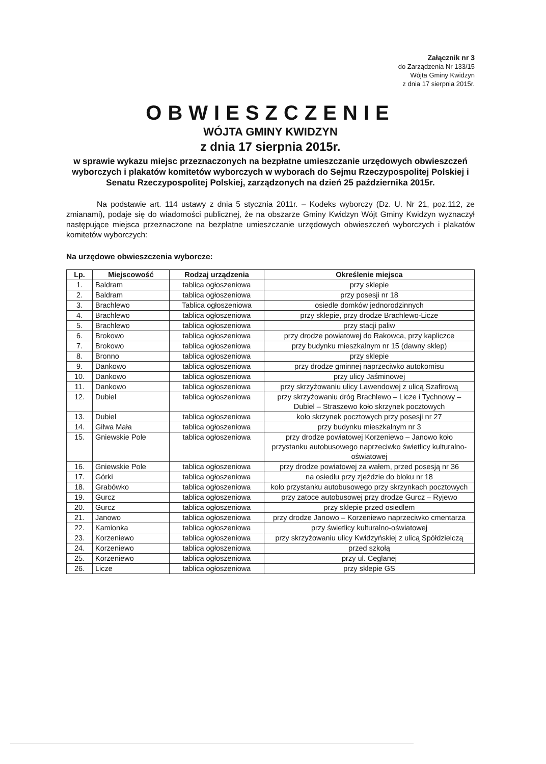Załącznik nr 3
do Zarządzenia Nr 133/15
Wójta Gminy Kwidzyn
z dnia 17 sierpnia 2015r.
OBWIESZCZENIE
WÓJTA GMINY KWIDZYN
z dnia 17 sierpnia 2015r.
w sprawie wykazu miejsc przeznaczonych na bezpłatne umieszczanie urzędowych obwieszczeń wyborczych i plakatów komitetów wyborczych w wyborach do Sejmu Rzeczypospolitej Polskiej i Senatu Rzeczypospolitej Polskiej, zarządzonych na dzień 25 października 2015r.
Na podstawie art. 114 ustawy z dnia 5 stycznia 2011r. – Kodeks wyborczy (Dz. U. Nr 21, poz.112, ze zmianami), podaje się do wiadomości publicznej, że na obszarze Gminy Kwidzyn Wójt Gminy Kwidzyn wyznaczył następujące miejsca przeznaczone na bezpłatne umieszczanie urzędowych obwieszczeń wyborczych i plakatów komitetów wyborczych:
Na urzędowe obwieszczenia wyborcze:
| Lp. | Miejscowość | Rodzaj urządzenia | Określenie miejsca |
| --- | --- | --- | --- |
| 1. | Baldram | tablica ogłoszeniowa | przy sklepie |
| 2. | Baldram | tablica ogłoszeniowa | przy posesji nr 18 |
| 3. | Brachlewo | Tablica ogłoszeniowa | osiedle domków jednorodzinnych |
| 4. | Brachlewo | tablica ogłoszeniowa | przy sklepie, przy drodze Brachlewo-Licze |
| 5. | Brachlewo | tablica ogłoszeniowa | przy stacji paliw |
| 6. | Brokowo | tablica ogłoszeniowa | przy drodze powiatowej do Rakowca, przy kapliczce |
| 7. | Brokowo | tablica ogłoszeniowa | przy budynku mieszkalnym nr 15 (dawny sklep) |
| 8. | Bronno | tablica ogłoszeniowa | przy sklepie |
| 9. | Dankowo | tablica ogłoszeniowa | przy drodze gminnej naprzeciwko autokomisu |
| 10. | Dankowo | tablica ogłoszeniowa | przy ulicy Jaśminowej |
| 11. | Dankowo | tablica ogłoszeniowa | przy skrzyżowaniu ulicy Lawendowej z ulicą Szafirową |
| 12. | Dubiel | tablica ogłoszeniowa | przy skrzyżowaniu dróg Brachlewo – Licze i Tychnowy – Dubiel – Straszewo koło skrzynek pocztowych |
| 13. | Dubiel | tablica ogłoszeniowa | koło skrzynek pocztowych przy posesji nr 27 |
| 14. | Gilwa Mała | tablica ogłoszeniowa | przy budynku mieszkalnym nr 3 |
| 15. | Gniewskie Pole | tablica ogłoszeniowa | przy drodze powiatowej Korzeniewo – Janowo koło przystanku autobusowego naprzeciwko świetlicy kulturalno-oświatowej |
| 16. | Gniewskie Pole | tablica ogłoszeniowa | przy drodze powiatowej za wałem, przed posesją nr 36 |
| 17. | Górki | tablica ogłoszeniowa | na osiedlu przy zjeździe do bloku nr 18 |
| 18. | Grabówko | tablica ogłoszeniowa | koło przystanku autobusowego przy skrzynkach pocztowych |
| 19. | Gurcz | tablica ogłoszeniowa | przy zatoce autobusowej przy drodze Gurcz – Ryjewo |
| 20. | Gurcz | tablica ogłoszeniowa | przy sklepie przed osiedlem |
| 21. | Janowo | tablica ogłoszeniowa | przy drodze Janowo – Korzeniewo naprzeciwko cmentarza |
| 22. | Kamionka | tablica ogłoszeniowa | przy świetlicy kulturalno-oświatowej |
| 23. | Korzeniewo | tablica ogłoszeniowa | przy skrzyżowaniu ulicy Kwidzyńskiej z ulicą Spółdzielczą |
| 24. | Korzeniewo | tablica ogłoszeniowa | przed szkołą |
| 25. | Korzeniewo | tablica ogłoszeniowa | przy ul. Ceglanej |
| 26. | Licze | tablica ogłoszeniowa | przy sklepie GS |